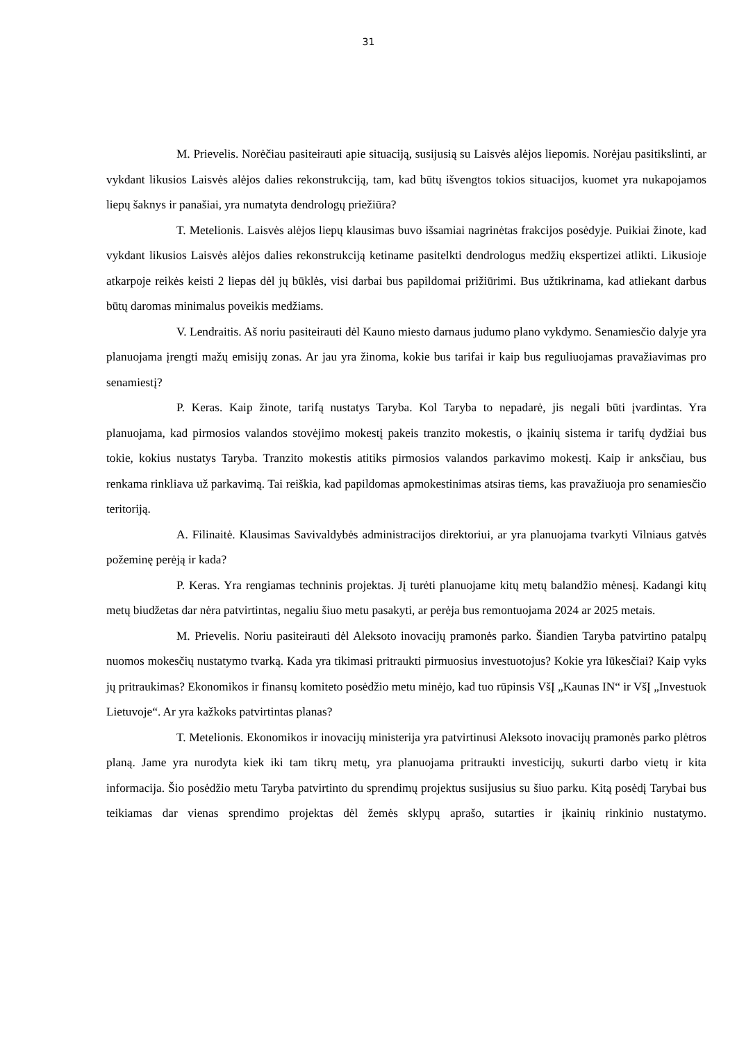31
M. Prievelis. Norėčiau pasiteirauti apie situaciją, susijusią su Laisvės alėjos liepomis. Norėjau pasitikslinti, ar vykdant likusios Laisvės alėjos dalies rekonstrukciją, tam, kad būtų išvengtos tokios situacijos, kuomet yra nukapojamos liepų šaknys ir panašiai, yra numatyta dendrologų priežiūra?
T. Metelionis. Laisvės alėjos liepų klausimas buvo išsamiai nagrinėtas frakcijos posėdyje. Puikiai žinote, kad vykdant likusios Laisvės alėjos dalies rekonstrukciją ketiname pasitelkti dendrologus medžių ekspertizei atlikti. Likusioje atkarpoje reikės keisti 2 liepas dėl jų būklės, visi darbai bus papildomai prižiūrimi. Bus užtikrinama, kad atliekant darbus būtų daromas minimalus poveikis medžiams.
V. Lendraitis. Aš noriu pasiteirauti dėl Kauno miesto darnaus judumo plano vykdymo. Senamiesčio dalyje yra planuojama įrengti mažų emisijų zonas. Ar jau yra žinoma, kokie bus tarifai ir kaip bus reguliuojamas pravažiavimas pro senamiestį?
P. Keras. Kaip žinote, tarifą nustatys Taryba. Kol Taryba to nepadarė, jis negali būti įvardintas. Yra planuojama, kad pirmosios valandos stovėjimo mokestį pakeis tranzito mokestis, o įkainių sistema ir tarifų dydžiai bus tokie, kokius nustatys Taryba. Tranzito mokestis atitiks pirmosios valandos parkavimo mokestį. Kaip ir anksčiau, bus renkama rinkliava už parkavimą. Tai reiškia, kad papildomas apmokestinimas atsiras tiems, kas pravažiuoja pro senamiesčio teritoriją.
A. Filinaitė. Klausimas Savivaldybės administracijos direktoriui, ar yra planuojama tvarkyti Vilniaus gatvės požeminę perėją ir kada?
P. Keras. Yra rengiamas techninis projektas. Jį turėti planuojame kitų metų balandžio mėnesį. Kadangi kitų metų biudžetas dar nėra patvirtintas, negaliu šiuo metu pasakyti, ar perėja bus remontuojama 2024 ar 2025 metais.
M. Prievelis. Noriu pasiteirauti dėl Aleksoto inovacijų pramonės parko. Šiandien Taryba patvirtino patalpų nuomos mokesčių nustatymo tvarką. Kada yra tikimasi pritraukti pirmuosius investuotojus? Kokie yra lūkesčiai? Kaip vyks jų pritraukimas? Ekonomikos ir finansų komiteto posėdžio metu minėjo, kad tuo rūpinsis VšĮ „Kaunas IN“ ir VšĮ „Investuok Lietuvoje“. Ar yra kažkoks patvirtintas planas?
T. Metelionis. Ekonomikos ir inovacijų ministerija yra patvirtinusi Aleksoto inovacijų pramonės parko plėtros planą. Jame yra nurodyta kiek iki tam tikrų metų, yra planuojama pritraukti investicijų, sukurti darbo vietų ir kita informacija. Šio posėdžio metu Taryba patvirtinto du sprendimų projektus susijusius su šiuo parku. Kitą posėdį Tarybai bus teikiamas dar vienas sprendimo projektas dėl žemės sklypų aprašo, sutarties ir įkainių rinkinio nustatymo.